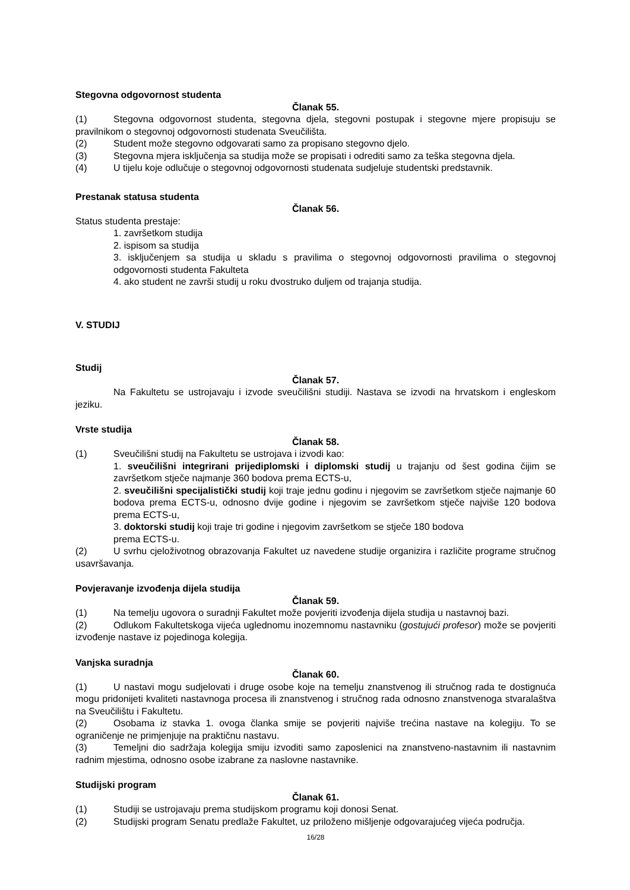Stegovna odgovornost studenta
Članak 55.
(1) Stegovna odgovornost studenta, stegovna djela, stegovni postupak i stegovne mjere propisuju se pravilnikom o stegovnoj odgovornosti studenata Sveučilišta.
(2) Student može stegovno odgovarati samo za propisano stegovno djelo.
(3) Stegovna mjera isključenja sa studija može se propisati i odrediti samo za teška stegovna djela.
(4) U tijelu koje odlučuje o stegovnoj odgovornosti studenata sudjeluje studentski predstavnik.
Prestanak statusa studenta
Članak 56.
Status studenta prestaje:
1. završetkom studija
2. ispisom sa studija
3. isključenjem sa studija u skladu s pravilima o stegovnoj odgovornosti pravilima o stegovnoj odgovornosti studenta Fakulteta
4. ako student ne završi studij u roku dvostruko duljem od trajanja studija.
V. STUDIJ
Studij
Članak 57.
Na Fakultetu se ustrojavaju i izvode sveučilišni studiji. Nastava se izvodi na hrvatskom i engleskom jeziku.
Vrste studija
Članak 58.
(1) Sveučilišni studij na Fakultetu se ustrojava i izvodi kao:
1. sveučilišni integrirani prijediplomski i diplomski studij u trajanju od šest godina čijim se završetkom stječe najmanje 360 bodova prema ECTS-u,
2. sveučilišni specijalistički studij koji traje jednu godinu i njegovim se završetkom stječe najmanje 60 bodova prema ECTS-u, odnosno dvije godine i njegovim se završetkom stječe najviše 120 bodova prema ECTS-u,
3. doktorski studij koji traje tri godine i njegovim završetkom se stječe 180 bodova
prema ECTS-u.
(2) U svrhu cjeloživotnog obrazovanja Fakultet uz navedene studije organizira i različite programe stručnog usavršavanja.
Povjeravanje izvođenja dijela studija
Članak 59.
(1) Na temelju ugovora o suradnji Fakultet može povjeriti izvođenja dijela studija u nastavnoj bazi.
(2) Odlukom Fakultetskoga vijeća uglednomu inozemnomu nastavniku (gostujući profesor) može se povjeriti izvođenje nastave iz pojedinoga kolegija.
Vanjska suradnja
Članak 60.
(1) U nastavi mogu sudjelovati i druge osobe koje na temelju znanstvenog ili stručnog rada te dostignuća mogu pridonijeti kvaliteti nastavnoga procesa ili znanstvenog i stručnog rada odnosno znanstvenoga stvaralaštva na Sveučilištu i Fakultetu.
(2) Osobama iz stavka 1. ovoga članka smije se povjeriti najviše trećina nastave na kolegiju. To se ograničenje ne primjenjuje na praktičnu nastavu.
(3) Temeljni dio sadržaja kolegija smiju izvoditi samo zaposlenici na znanstveno-nastavnim ili nastavnim radnim mjestima, odnosno osobe izabrane za naslovne nastavnike.
Studijski program
Članak 61.
(1) Studiji se ustrojavaju prema studijskom programu koji donosi Senat.
(2) Studijski program Senatu predlaže Fakultet, uz priloženo mišljenje odgovarajućeg vijeća područja.
16/28